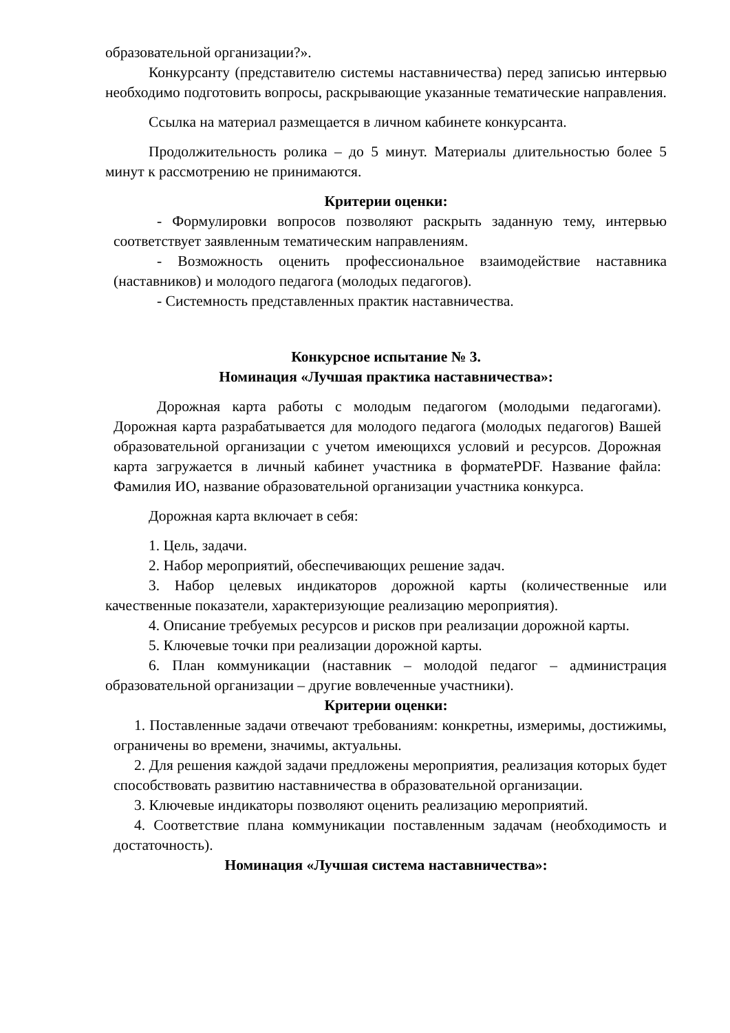образовательной организации?».
Конкурсанту (представителю системы наставничества) перед записью интервью необходимо подготовить вопросы, раскрывающие указанные тематические направления.
Ссылка на материал размещается в личном кабинете конкурсанта.
Продолжительность ролика – до 5 минут. Материалы длительностью более 5 минут к рассмотрению не принимаются.
Критерии оценки:
- Формулировки вопросов позволяют раскрыть заданную тему, интервью соответствует заявленным тематическим направлениям.
- Возможность оценить профессиональное взаимодействие наставника (наставников) и молодого педагога (молодых педагогов).
- Системность представленных практик наставничества.
Конкурсное испытание № 3.
Номинация «Лучшая практика наставничества»:
Дорожная карта работы с молодым педагогом (молодыми педагогами). Дорожная карта разрабатывается для молодого педагога (молодых педагогов) Вашей образовательной организации с учетом имеющихся условий и ресурсов. Дорожная карта загружается в личный кабинет участника в форматеPDF. Название файла: Фамилия ИО, название образовательной организации участника конкурса.
Дорожная карта включает в себя:
1. Цель, задачи.
2. Набор мероприятий, обеспечивающих решение задач.
3. Набор целевых индикаторов дорожной карты (количественные или качественные показатели, характеризующие реализацию мероприятия).
4. Описание требуемых ресурсов и рисков при реализации дорожной карты.
5. Ключевые точки при реализации дорожной карты.
6. План коммуникации (наставник – молодой педагог – администрация образовательной организации – другие вовлеченные участники).
Критерии оценки:
1. Поставленные задачи отвечают требованиям: конкретны, измеримы, достижимы, ограничены во времени, значимы, актуальны.
2. Для решения каждой задачи предложены мероприятия, реализация которых будет способствовать развитию наставничества в образовательной организации.
3. Ключевые индикаторы позволяют оценить реализацию мероприятий.
4. Соответствие плана коммуникации поставленным задачам (необходимость и достаточность).
Номинация «Лучшая система наставничества»: